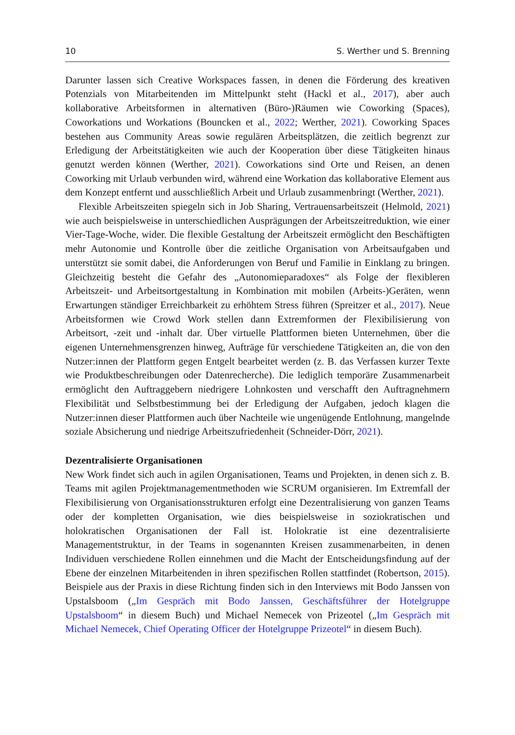10 S. Werther und S. Brenning
Darunter lassen sich Creative Workspaces fassen, in denen die Förderung des kreativen Potenzials von Mitarbeitenden im Mittelpunkt steht (Hackl et al., 2017), aber auch kollaborative Arbeitsformen in alternativen (Büro-)Räumen wie Coworking (Spaces), Coworkations und Workations (Bouncken et al., 2022; Werther, 2021). Coworking Spaces bestehen aus Community Areas sowie regulären Arbeitsplätzen, die zeitlich begrenzt zur Erledigung der Arbeitstätigkeiten wie auch der Kooperation über diese Tätigkeiten hinaus genutzt werden können (Werther, 2021). Coworkations sind Orte und Reisen, an denen Coworking mit Urlaub verbunden wird, während eine Workation das kollaborative Element aus dem Konzept entfernt und ausschließlich Arbeit und Urlaub zusammenbringt (Werther, 2021).
Flexible Arbeitszeiten spiegeln sich in Job Sharing, Vertrauensarbeitszeit (Helmold, 2021) wie auch beispielsweise in unterschiedlichen Ausprägungen der Arbeitszeitreduktion, wie einer Vier-Tage-Woche, wider. Die flexible Gestaltung der Arbeitszeit ermöglicht den Beschäftigten mehr Autonomie und Kontrolle über die zeitliche Organisation von Arbeitsaufgaben und unterstützt sie somit dabei, die Anforderungen von Beruf und Familie in Einklang zu bringen. Gleichzeitig besteht die Gefahr des „Autonomieparadoxes“ als Folge der flexibleren Arbeitszeit- und Arbeitsortgestaltung in Kombination mit mobilen (Arbeits-)Geräten, wenn Erwartungen ständiger Erreichbarkeit zu erhöhtem Stress führen (Spreitzer et al., 2017). Neue Arbeitsformen wie Crowd Work stellen dann Extremformen der Flexibilisierung von Arbeitsort, -zeit und -inhalt dar. Über virtuelle Plattformen bieten Unternehmen, über die eigenen Unternehmensgrenzen hinweg, Aufträge für verschiedene Tätigkeiten an, die von den Nutzer:innen der Plattform gegen Entgelt bearbeitet werden (z. B. das Verfassen kurzer Texte wie Produktbeschreibungen oder Datenrecherche). Die lediglich temporäre Zusammenarbeit ermöglicht den Auftraggebern niedrigere Lohnkosten und verschafft den Auftragnehmern Flexibilität und Selbstbestimmung bei der Erledigung der Aufgaben, jedoch klagen die Nutzer:innen dieser Plattformen auch über Nachteile wie ungenügende Entlohnung, mangelnde soziale Absicherung und niedrige Arbeitszufriedenheit (Schneider-Dörr, 2021).
Dezentralisierte Organisationen
New Work findet sich auch in agilen Organisationen, Teams und Projekten, in denen sich z. B. Teams mit agilen Projektmanagementmethoden wie SCRUM organisieren. Im Extremfall der Flexibilisierung von Organisationsstrukturen erfolgt eine Dezentralisierung von ganzen Teams oder der kompletten Organisation, wie dies beispielsweise in soziokratischen und holokratischen Organisationen der Fall ist. Holokratie ist eine dezentralisierte Managementstruktur, in der Teams in sogenannten Kreisen zusammenarbeiten, in denen Individuen verschiedene Rollen einnehmen und die Macht der Entscheidungsfindung auf der Ebene der einzelnen Mitarbeitenden in ihren spezifischen Rollen stattfindet (Robertson, 2015). Beispiele aus der Praxis in diese Richtung finden sich in den Interviews mit Bodo Janssen von Upstalsboom („Im Gespräch mit Bodo Janssen, Geschäftsführer der Hotelgruppe Upstalsboom“ in diesem Buch) und Michael Nemecek von Prizeotel („Im Gespräch mit Michael Nemecek, Chief Operating Officer der Hotelgruppe Prizeotel“ in diesem Buch).